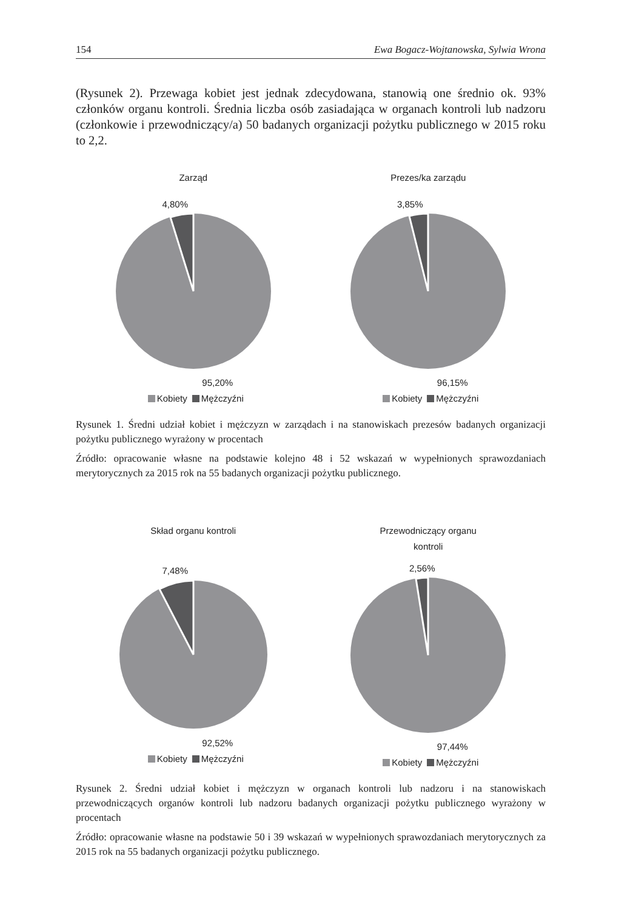154 Ewa Bogacz-Wojtanowska, Sylwia Wrona
(Rysunek 2). Przewaga kobiet jest jednak zdecydowana, stanowią one średnio ok. 93% członków organu kontroli. Średnia liczba osób zasiadająca w organach kontroli lub nadzoru (członkowie i przewodniczący/a) 50 badanych organizacji pożytku publicznego w 2015 roku to 2,2.
Zarząd
4,80%
95,20%
Kobiety Mężczyźni
Prezes/ka zarządu
3,85%
96,15%
Kobiety Mężczyźni
Rysunek 1. Średni udział kobiet i mężczyzn w zarządach i na stanowiskach prezesów badanych organizacji pożytku publicznego wyrażony w procentach
Źródło: opracowanie własne na podstawie kolejno 48 i 52 wskazań w wypełnionych sprawozdaniach merytorycznych za 2015 rok na 55 badanych organizacji pożytku publicznego.
Skład organu kontroli
7,48%
92,52%
Kobiety Mężczyźni
Przewodniczący organu
kontroli
2,56%
97,44%
Kobiety Mężczyźni
Rysunek 2. Średni udział kobiet i mężczyzn w organach kontroli lub nadzoru i na stanowiskach przewodniczących organów kontroli lub nadzoru badanych organizacji pożytku publicznego wyrażony w procentach
Źródło: opracowanie własne na podstawie 50 i 39 wskazań w wypełnionych sprawozdaniach merytorycznych za 2015 rok na 55 badanych organizacji pożytku publicznego.